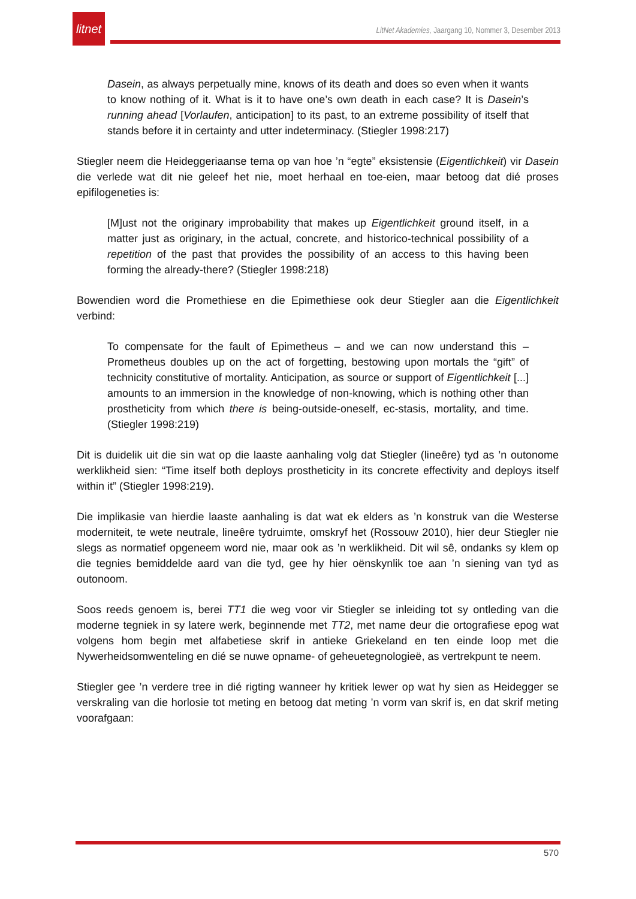litnet
LitNet Akademies, Jaargang 10, Nommer 3, Desember 2013
Dasein, as always perpetually mine, knows of its death and does so even when it wants to know nothing of it. What is it to have one’s own death in each case? It is Dasein’s running ahead [Vorlaufen, anticipation] to its past, to an extreme possibility of itself that stands before it in certainty and utter indeterminacy. (Stiegler 1998:217)
Stiegler neem die Heideggeriaanse tema op van hoe ’n “egte” eksistensie (Eigentlichkeit) vir Dasein die verlede wat dit nie geleef het nie, moet herhaal en toe-eien, maar betoog dat dié proses epifilogeneties is:
[M]ust not the originary improbability that makes up Eigentlichkeit ground itself, in a matter just as originary, in the actual, concrete, and historico-technical possibility of a repetition of the past that provides the possibility of an access to this having been forming the already-there? (Stiegler 1998:218)
Bowendien word die Promethiese en die Epimethiese ook deur Stiegler aan die Eigentlichkeit verbind:
To compensate for the fault of Epimetheus – and we can now understand this – Prometheus doubles up on the act of forgetting, bestowing upon mortals the “gift” of technicity constitutive of mortality. Anticipation, as source or support of Eigentlichkeit [...] amounts to an immersion in the knowledge of non-knowing, which is nothing other than prostheticity from which there is being-outside-oneself, ec-stasis, mortality, and time. (Stiegler 1998:219)
Dit is duidelik uit die sin wat op die laaste aanhaling volg dat Stiegler (lineêre) tyd as ’n outonome werklikheid sien: “Time itself both deploys prostheticity in its concrete effectivity and deploys itself within it” (Stiegler 1998:219).
Die implikasie van hierdie laaste aanhaling is dat wat ek elders as ’n konstruk van die Westerse moderniteit, te wete neutrale, lineêre tydruimte, omskryf het (Rossouw 2010), hier deur Stiegler nie slegs as normatief opgeneem word nie, maar ook as ’n werklikheid. Dit wil sê, ondanks sy klem op die tegnies bemiddelde aard van die tyd, gee hy hier oënskynlik toe aan ’n siening van tyd as outonoom.
Soos reeds genoem is, berei TT1 die weg voor vir Stiegler se inleiding tot sy ontleding van die moderne tegniek in sy latere werk, beginnende met TT2, met name deur die ortografiese epog wat volgens hom begin met alfabetiese skrif in antieke Griekeland en ten einde loop met die Nywerheidsomwenteling en dié se nuwe opname- of geheuetegnologieë, as vertrekpunt te neem.
Stiegler gee ’n verdere tree in dié rigting wanneer hy kritiek lewer op wat hy sien as Heidegger se verskraling van die horlosie tot meting en betoog dat meting ’n vorm van skrif is, en dat skrif meting voorafgaan:
570